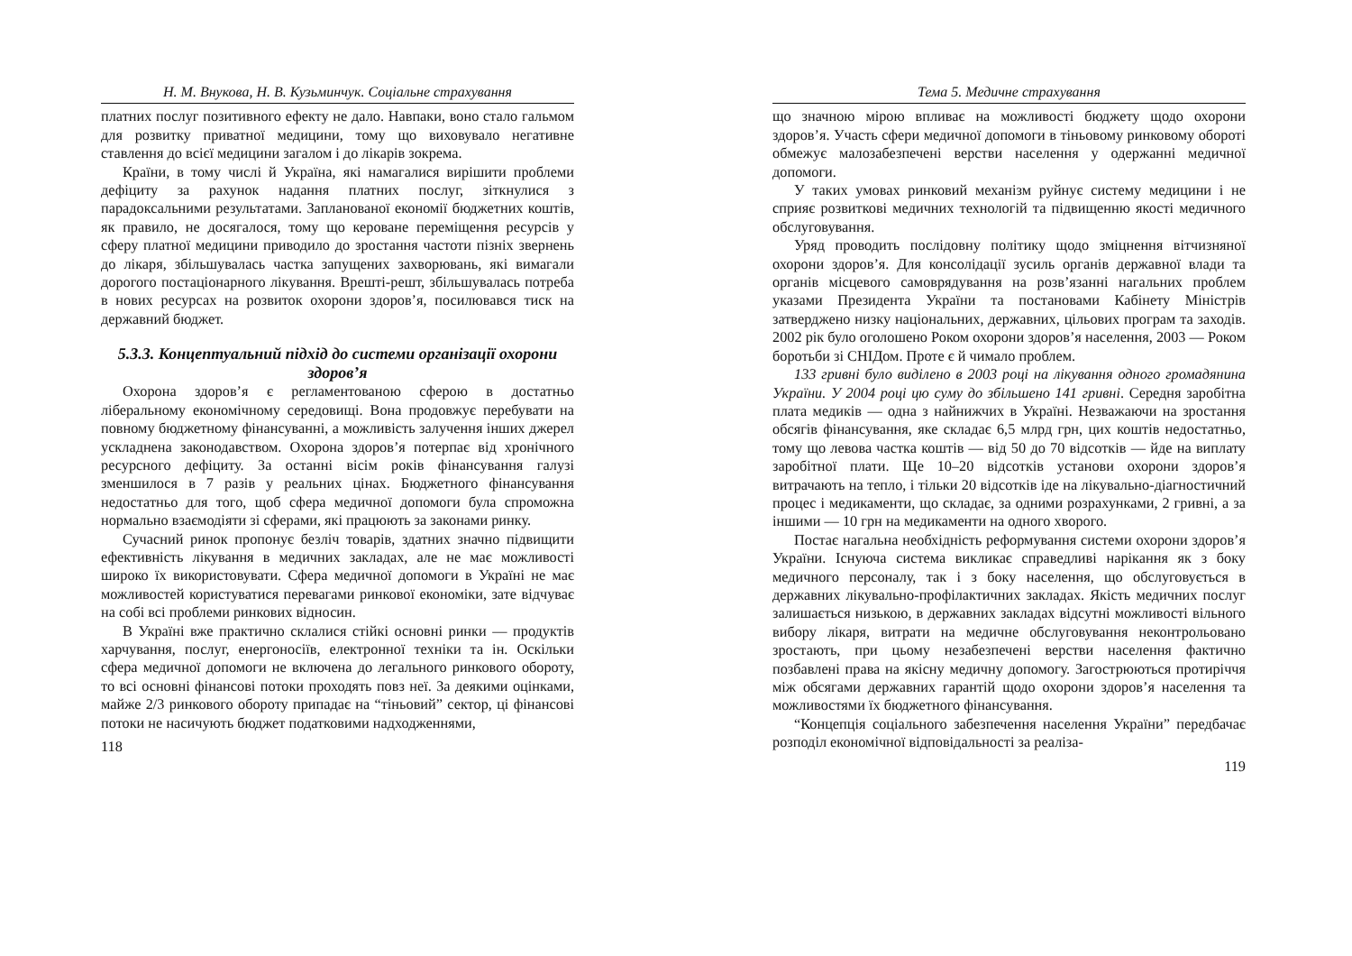Н. М. Внукова, Н. В. Кузьминчук. Соціальне страхування
платних послуг позитивного ефекту не дало. Навпаки, воно стало гальмом для розвитку приватної медицини, тому що виховувало негативне ставлення до всієї медицини загалом і до лікарів зокрема.
Країни, в тому числі й Україна, які намагалися вирішити проблеми дефіциту за рахунок надання платних послуг, зіткнулися з парадоксальними результатами. Запланованої економії бюджетних коштів, як правило, не досягалося, тому що кероване переміщення ресурсів у сферу платної медицини приводило до зростання частоти пізніх звернень до лікаря, збільшувалась частка запущених захворювань, які вимагали дорогого постаціонарного лікування. Врешті-решт, збільшувалась потреба в нових ресурсах на розвиток охорони здоров’я, посилювався тиск на державний бюджет.
5.3.3. Концептуальний підхід до системи організації охорони здоров’я
Охорона здоров’я є регламентованою сферою в достатньо ліберальному економічному середовищі. Вона продовжує перебувати на повному бюджетному фінансуванні, а можливість залучення інших джерел ускладнена законодавством. Охорона здоров’я потерпає від хронічного ресурсного дефіциту. За останні вісім років фінансування галузі зменшилося в 7 разів у реальних цінах. Бюджетного фінансування недостатньо для того, щоб сфера медичної допомоги була спроможна нормально взаємодіяти зі сферами, які працюють за законами ринку.
Сучасний ринок пропонує безліч товарів, здатних значно підвищити ефективність лікування в медичних закладах, але не має можливості широко їх використовувати. Сфера медичної допомоги в Україні не має можливостей користуватися перевагами ринкової економіки, зате відчуває на собі всі проблеми ринкових відносин.
В Україні вже практично склалися стійкі основні ринки — продуктів харчування, послуг, енергоносіїв, електронної техніки та ін. Оскільки сфера медичної допомоги не включена до легального ринкового обороту, то всі основні фінансові потоки проходять повз неї. За деякими оцінками, майже 2/3 ринкового обороту припадає на “тіньовий” сектор, ці фінансові потоки не насичують бюджет податковими надходженнями,
118
Тема 5. Медичне страхування
що значною мірою впливає на можливості бюджету щодо охорони здоров’я. Участь сфери медичної допомоги в тіньовому ринковому обороті обмежує малозабезпечені верстви населення у одержанні медичної допомоги.
У таких умовах ринковий механізм руйнує систему медицини і не сприяє розвиткові медичних технологій та підвищенню якості медичного обслуговування.
Уряд проводить послідовну політику щодо зміцнення вітчизняної охорони здоров’я. Для консолідації зусиль органів державної влади та органів місцевого самоврядування на розв’язанні нагальних проблем указами Президента України та постановами Кабінету Міністрів затверджено низку національних, державних, цільових програм та заходів. 2002 рік було оголошено Роком охорони здоров’я населення, 2003 — Роком боротьби зі СНІДом. Проте є й чимало проблем.
133 гривні було виділено в 2003 році на лікування одного громадянина України. У 2004 році цю суму до збільшено 141 гривні. Середня заробітна плата медиків — одна з найнижчих в Україні. Незважаючи на зростання обсягів фінансування, яке складає 6,5 млрд грн, цих коштів недостатньо, тому що левова частка коштів — від 50 до 70 відсотків — йде на виплату заробітної плати. Ще 10–20 відсотків установи охорони здоров’я витрачають на тепло, і тільки 20 відсотків іде на лікувально-діагностичний процес і медикаменти, що складає, за одними розрахунками, 2 гривні, а за іншими — 10 грн на медикаменти на одного хворого.
Постає нагальна необхідність реформування системи охорони здоров’я України. Існуюча система викликає справедливі нарікання як з боку медичного персоналу, так і з боку населення, що обслуговується в державних лікувально-профілактичних закладах. Якість медичних послуг залишається низькою, в державних закладах відсутні можливості вільного вибору лікаря, витрати на медичне обслуговування неконтрольовано зростають, при цьому незабезпечені верстви населення фактично позбавлені права на якісну медичну допомогу. Загострюються протиріччя між обсягами державних гарантій щодо охорони здоров’я населення та можливостями їх бюджетного фінансування.
“Концепція соціального забезпечення населення України” передбачає розподіл економічної відповідальності за реаліза-
119